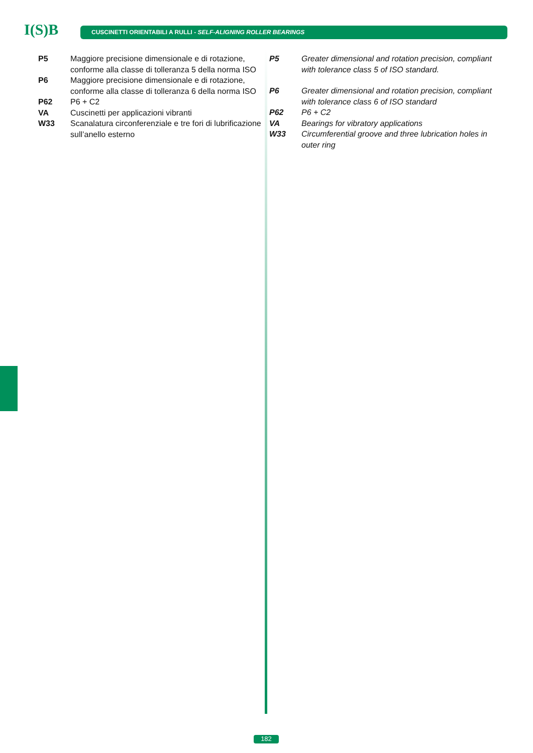I(S)B CUSCINETTI ORIENTABILI A RULLI - SELF-ALIGNING ROLLER BEARINGS
P5 Maggiore precisione dimensionale e di rotazione, conforme alla classe di tolleranza 5 della norma ISO
P6 Maggiore precisione dimensionale e di rotazione, conforme alla classe di tolleranza 6 della norma ISO
P62 P6 + C2
VA Cuscinetti per applicazioni vibranti
W33 Scanalatura circonferenziale e tre fori di lubrificazione sull’anello esterno
P5 Greater dimensional and rotation precision, compliant with tolerance class 5 of ISO standard.
P6 Greater dimensional and rotation precision, compliant with tolerance class 6 of ISO standard
P62 P6 + C2
VA Bearings for vibratory applications
W33 Circumferential groove and three lubrication holes in outer ring
182